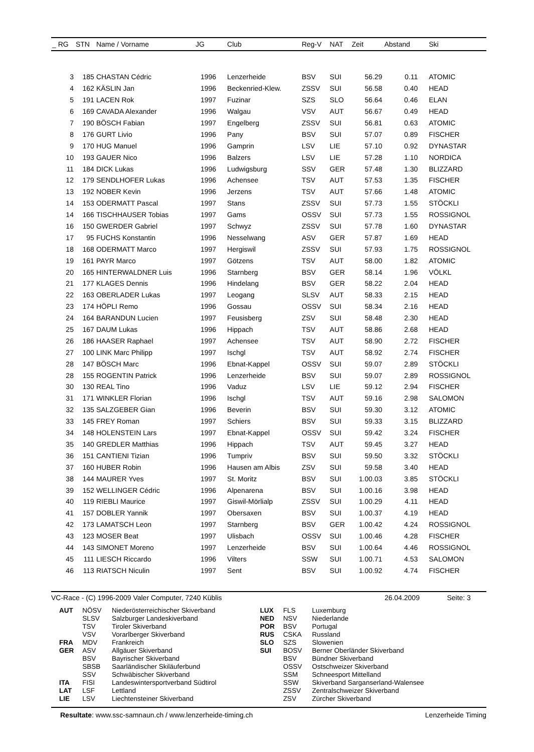| _ RG | STN | Name / Vorname | JG | Club | Reg-V | NAT | Zeit | Abstand | Ski |
| --- | --- | --- | --- | --- | --- | --- | --- | --- | --- |
| 3 | 185 | CHASTAN Cédric | 1996 | Lenzerheide | BSV | SUI | 56.29 | 0.11 | ATOMIC |
| 4 | 162 | KÄSLIN Jan | 1996 | Beckenried-Klew. | ZSSV | SUI | 56.58 | 0.40 | HEAD |
| 5 | 191 | LACEN Rok | 1997 | Fuzinar | SZS | SLO | 56.64 | 0.46 | ELAN |
| 6 | 169 | CAVADA Alexander | 1996 | Walgau | VSV | AUT | 56.67 | 0.49 | HEAD |
| 7 | 190 | BÖSCH Fabian | 1997 | Engelberg | ZSSV | SUI | 56.81 | 0.63 | ATOMIC |
| 8 | 176 | GURT Livio | 1996 | Pany | BSV | SUI | 57.07 | 0.89 | FISCHER |
| 9 | 170 | HUG Manuel | 1996 | Gamprin | LSV | LIE | 57.10 | 0.92 | DYNASTAR |
| 10 | 193 | GAUER Nico | 1996 | Balzers | LSV | LIE | 57.28 | 1.10 | NORDICA |
| 11 | 184 | DICK Lukas | 1996 | Ludwigsburg | SSV | GER | 57.48 | 1.30 | BLIZZARD |
| 12 | 179 | SENDLHOFER Lukas | 1996 | Achensee | TSV | AUT | 57.53 | 1.35 | FISCHER |
| 13 | 192 | NOBER Kevin | 1996 | Jerzens | TSV | AUT | 57.66 | 1.48 | ATOMIC |
| 14 | 153 | ODERMATT Pascal | 1997 | Stans | ZSSV | SUI | 57.73 | 1.55 | STÖCKLI |
| 14 | 166 | TISCHHAUSER Tobias | 1997 | Gams | OSSV | SUI | 57.73 | 1.55 | ROSSIGNOL |
| 16 | 150 | GWERDER Gabriel | 1997 | Schwyz | ZSSV | SUI | 57.78 | 1.60 | DYNASTAR |
| 17 | 95 | FUCHS Konstantin | 1996 | Nesselwang | ASV | GER | 57.87 | 1.69 | HEAD |
| 18 | 168 | ODERMATT Marco | 1997 | Hergiswil | ZSSV | SUI | 57.93 | 1.75 | ROSSIGNOL |
| 19 | 161 | PAYR Marco | 1997 | Götzens | TSV | AUT | 58.00 | 1.82 | ATOMIC |
| 20 | 165 | HINTERWALDNER Luis | 1996 | Starnberg | BSV | GER | 58.14 | 1.96 | VÖLKL |
| 21 | 177 | KLAGES Dennis | 1996 | Hindelang | BSV | GER | 58.22 | 2.04 | HEAD |
| 22 | 163 | OBERLADER Lukas | 1997 | Leogang | SLSV | AUT | 58.33 | 2.15 | HEAD |
| 23 | 174 | HÖPLI Remo | 1996 | Gossau | OSSV | SUI | 58.34 | 2.16 | HEAD |
| 24 | 164 | BARANDUN Lucien | 1997 | Feusisberg | ZSV | SUI | 58.48 | 2.30 | HEAD |
| 25 | 167 | DAUM Lukas | 1996 | Hippach | TSV | AUT | 58.86 | 2.68 | HEAD |
| 26 | 186 | HAASER Raphael | 1997 | Achensee | TSV | AUT | 58.90 | 2.72 | FISCHER |
| 27 | 100 | LINK Marc Philipp | 1997 | Ischgl | TSV | AUT | 58.92 | 2.74 | FISCHER |
| 28 | 147 | BÖSCH Marc | 1996 | Ebnat-Kappel | OSSV | SUI | 59.07 | 2.89 | STÖCKLI |
| 28 | 155 | ROGENTIN Patrick | 1996 | Lenzerheide | BSV | SUI | 59.07 | 2.89 | ROSSIGNOL |
| 30 | 130 | REAL Tino | 1996 | Vaduz | LSV | LIE | 59.12 | 2.94 | FISCHER |
| 31 | 171 | WINKLER Florian | 1996 | Ischgl | TSV | AUT | 59.16 | 2.98 | SALOMON |
| 32 | 135 | SALZGEBER Gian | 1996 | Beverin | BSV | SUI | 59.30 | 3.12 | ATOMIC |
| 33 | 145 | FREY Roman | 1997 | Schiers | BSV | SUI | 59.33 | 3.15 | BLIZZARD |
| 34 | 148 | HOLENSTEIN Lars | 1997 | Ebnat-Kappel | OSSV | SUI | 59.42 | 3.24 | FISCHER |
| 35 | 140 | GREDLER Matthias | 1996 | Hippach | TSV | AUT | 59.45 | 3.27 | HEAD |
| 36 | 151 | CANTIENI Tizian | 1996 | Tumpriv | BSV | SUI | 59.50 | 3.32 | STÖCKLI |
| 37 | 160 | HUBER Robin | 1996 | Hausen am Albis | ZSV | SUI | 59.58 | 3.40 | HEAD |
| 38 | 144 | MAURER Yves | 1997 | St. Moritz | BSV | SUI | 1.00.03 | 3.85 | STÖCKLI |
| 39 | 152 | WELLINGER Cédric | 1996 | Alpenarena | BSV | SUI | 1.00.16 | 3.98 | HEAD |
| 40 | 119 | RIEBLI Maurice | 1997 | Giswil-Mörlialp | ZSSV | SUI | 1.00.29 | 4.11 | HEAD |
| 41 | 157 | DOBLER Yannik | 1997 | Obersaxen | BSV | SUI | 1.00.37 | 4.19 | HEAD |
| 42 | 173 | LAMATSCH Leon | 1997 | Starnberg | BSV | GER | 1.00.42 | 4.24 | ROSSIGNOL |
| 43 | 123 | MOSER Beat | 1997 | Ulisbach | OSSV | SUI | 1.00.46 | 4.28 | FISCHER |
| 44 | 143 | SIMONET Moreno | 1997 | Lenzerheide | BSV | SUI | 1.00.64 | 4.46 | ROSSIGNOL |
| 45 | 111 | LIESCH Riccardo | 1996 | Vilters | SSW | SUI | 1.00.71 | 4.53 | SALOMON |
| 46 | 113 | RIATSCH Niculin | 1997 | Sent | BSV | SUI | 1.00.92 | 4.74 | FISCHER |
VC-Race - (C) 1996-2009 Valer Computer, 7240 Küblis 26.04.2009 Seite: 3
| AUT | NÖSV | Niederösterreichischer Skiverband | LUX | FLS | Luxemburg |
| | SLSV | Salzburger Landeskiverband | NED | NSV | Niederlande |
| | TSV | Tiroler Skiverband | POR | BSV | Portugal |
| | VSV | Vorarlberger Skiverband | RUS | CSKA | Russland |
| FRA | MDV | Frankreich | SLO | SZS | Slowenien |
| GER | ASV | Allgäuer Skiverband | SUI | BOSV | Berner Oberländer Skiverband |
| | BSV | Bayrischer Skiverband | | BSV | Bündner Skiverband |
| | SBSB | Saarländischer Skiläuferbund | | OSSV | Ostschweizer Skiverband |
| | SSV | Schwäbischer Skiverband | | SSM | Schneesport Mittelland |
| ITA | FISI | Landeswintersportverband Südtirol | | SSW | Skiverband Sarganserland-Walensee |
| LAT | LSF | Lettland | | ZSSV | Zentralschweizer Skiverband |
| LIE | LSV | Liechtensteiner Skiverband | | ZSV | Zürcher Skiverband |
Resultate: www.ssc-samnaun.ch / www.lenzerheide-timing.ch Lenzerheide Timing